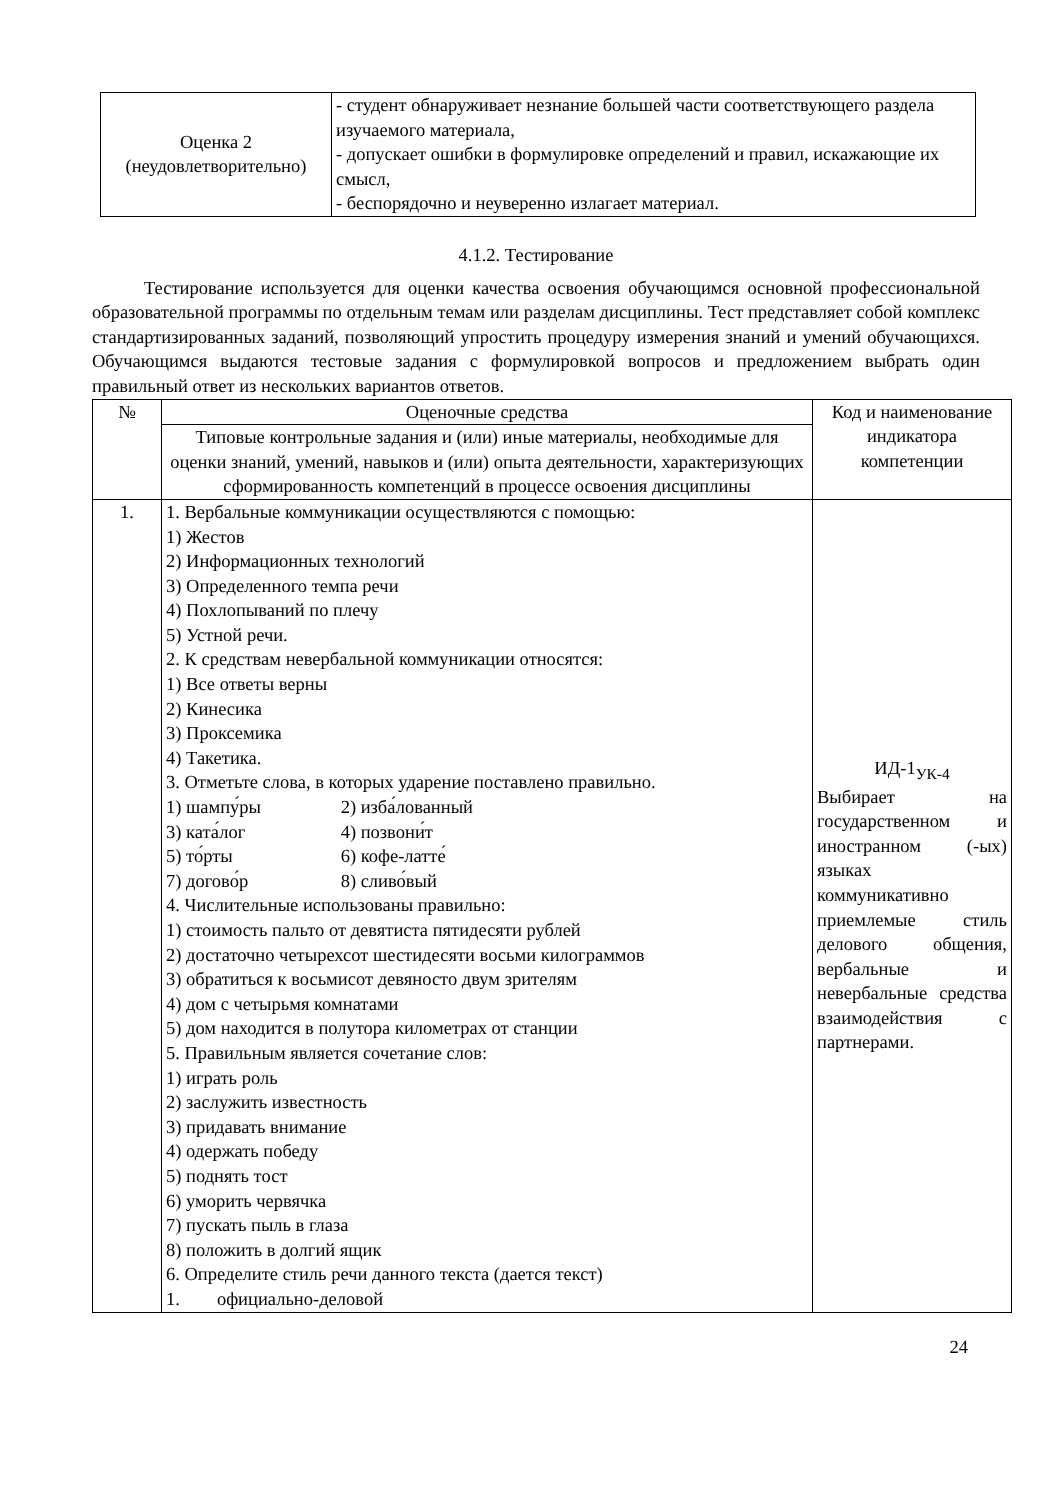| Оценка 2 (неудовлетворительно) | - студент обнаруживает незнание большей части соответствующего раздела изучаемого материала, - допускает ошибки в формулировке определений и правил, искажающие их смысл, - беспорядочно и неуверенно излагает материал. |
4.1.2. Тестирование
Тестирование используется для оценки качества освоения обучающимся основной профессиональной образовательной программы по отдельным темам или разделам дисциплины. Тест представляет собой комплекс стандартизированных заданий, позволяющий упростить процедуру измерения знаний и умений обучающихся. Обучающимся выдаются тестовые задания с формулировкой вопросов и предложением выбрать один правильный ответ из нескольких вариантов ответов.
| № | Оценочные средства | Код и наименование индикатора компетенции |
| --- | --- | --- |
| | Типовые контрольные задания и (или) иные материалы, необходимые для оценки знаний, умений, навыков и (или) опыта деятельности, характеризующих сформированность компетенций в процессе освоения дисциплины | |
| 1. | 1. Вербальные коммуникации осуществляются с помощью: 1) Жестов 2) Информационных технологий 3) Определенного темпа речи 4) Похлопываний по плечу 5) Устной речи. 2. К средствам невербальной коммуникации относятся: 1) Все ответы верны 2) Кинесика 3) Проксемика 4) Такетика. 3. Отметьте слова, в которых ударение поставлено правильно. 1) шампу́ры 2) изба́лованный 3) ката́лог 4) позвони́т 5) то́рты 6) кофе-латте́ 7) догово́р 8) сливо́вый 4. Числительные использованы правильно: 1) стоимость пальто от девятиста пятидесяти рублей 2) достаточно четырехсот шестидесяти восьми килограммов 3) обратиться к восьмисот девяносто двум зрителям 4) дом с четырьмя комнатами 5) дом находится в полутора километрах от станции 5. Правильным является сочетание слов: 1) играть роль 2) заслужить известность 3) придавать внимание 4) одержать победу 5) поднять тост 6) уморить червячка 7) пускать пыль в глаза 8) положить в долгий ящик 6. Определите стиль речи данного текста (дается текст) 1. официально-деловой | ИД-1<sub>УК-4</sub> Выбирает на государственном и иностранном (-ых) языках коммуникативно приемлемые стиль делового общения, вербальные и невербальные средства взаимодействия с партнерами. |
24